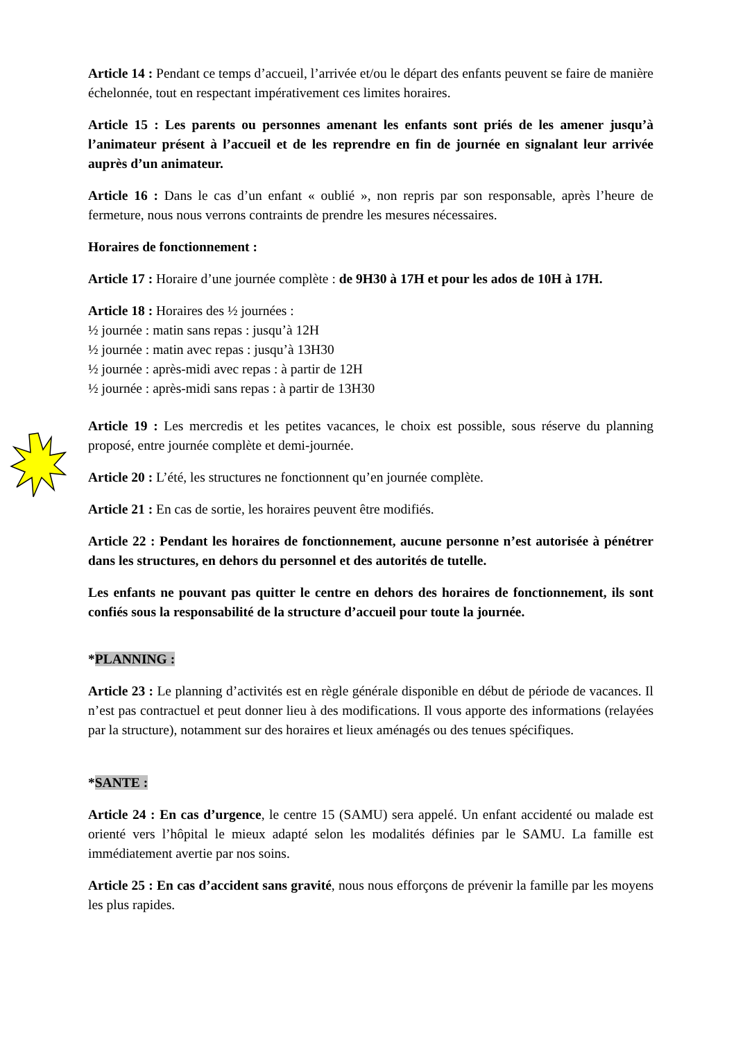Article 14 : Pendant ce temps d’accueil, l’arrivée et/ou le départ des enfants peuvent se faire de manière échelonnée, tout en respectant impérativement ces limites horaires.
Article 15 : Les parents ou personnes amenant les enfants sont priés de les amener jusqu’à l’animateur présent à l’accueil et de les reprendre en fin de journée en signalant leur arrivée auprès d’un animateur.
Article 16 : Dans le cas d’un enfant « oublié », non repris par son responsable, après l’heure de fermeture, nous nous verrons contraints de prendre les mesures nécessaires.
Horaires de fonctionnement :
Article 17 : Horaire d’une journée complète : de 9H30 à 17H et pour les ados de 10H à 17H.
Article 18 : Horaires des ½ journées :
½ journée : matin sans repas : jusqu’à 12H
½ journée : matin avec repas : jusqu’à 13H30
½ journée : après-midi avec repas : à partir de 12H
½ journée : après-midi sans repas : à partir de 13H30
Article 19 : Les mercredis et les petites vacances, le choix est possible, sous réserve du planning proposé, entre journée complète et demi-journée.
Article 20 : L’été, les structures ne fonctionnent qu’en journée complète.
Article 21 : En cas de sortie, les horaires peuvent être modifiés.
Article 22 : Pendant les horaires de fonctionnement, aucune personne n’est autorisée à pénétrer dans les structures, en dehors du personnel et des autorités de tutelle.
Les enfants ne pouvant pas quitter le centre en dehors des horaires de fonctionnement, ils sont confiés sous la responsabilité de la structure d’accueil pour toute la journée.
*PLANNING :
Article 23 : Le planning d’activités est en règle générale disponible en début de période de vacances. Il n’est pas contractuel et peut donner lieu à des modifications. Il vous apporte des informations (relayées par la structure), notamment sur des horaires et lieux aménagés ou des tenues spécifiques.
*SANTE :
Article 24 : En cas d’urgence, le centre 15 (SAMU) sera appelé. Un enfant accidenté ou malade est orienté vers l’hôpital le mieux adapté selon les modalités définies par le SAMU. La famille est immédiatement avertie par nos soins.
Article 25 : En cas d’accident sans gravité, nous nous efforçons de prévenir la famille par les moyens les plus rapides.